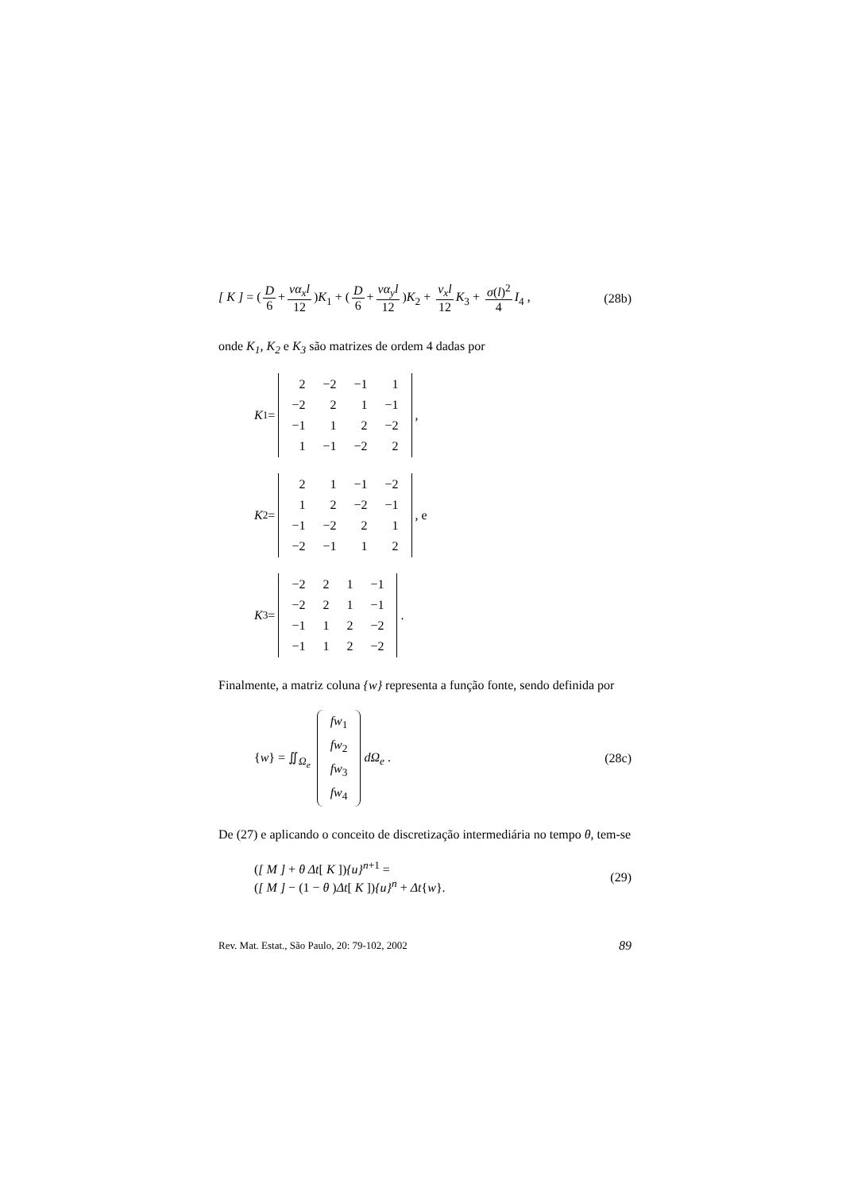[ K ] = (D 6 + vα<sub>x</sub>l 12)K<sub>1</sub> + (D 6 + vα<sub>y</sub>l 12)K<sub>2</sub> + v<sub>x</sub>l 12 K<sub>3</sub> + σ(l)<sup>2</sup> 4 I<sub>4</sub> ,
(28b)
onde K<sub>1</sub>, K<sub>2</sub> e K<sub>3</sub> são matrizes de ordem 4 dadas por
K<sub>1</sub> =
| 2 | −2 | −1 | 1 |
| −2 | 2 | 1 | −1 |
| −1 | 1 | 2 | −2 |
| 1 | −1 | −2 | 2 |
,
K<sub>2</sub> =
| 2 | 1 | −1 | −2 |
| 1 | 2 | −2 | −1 |
| −1 | −2 | 2 | 1 |
| −2 | −1 | 1 | 2 |
, e
K<sub>3</sub> =
| −2 | 2 | 1 | −1 |
| −2 | 2 | 1 | −1 |
| −1 | 1 | 2 | −2 |
| −1 | 1 | 2 | −2 |
.
Finalmente, a matriz coluna {w} representa a função fonte, sendo definida por
{w} = ∬<sub>Ω<sub>e</sub></sub>
| fw<sub>1</sub> |
| fw<sub>2</sub> |
| fw<sub>3</sub> |
| fw<sub>4</sub> |
dΩ<sub>e</sub> .
(28c)
De (27) e aplicando o conceito de discretização intermediária no tempo θ, tem-se
([ M ] + θ Δt[ K ]){u}<sup>n+1</sup> =
([ M ] − (1 − θ )Δt[ K ]){u}<sup>n</sup> + Δt{w}.
(29)
Rev. Mat. Estat., São Paulo, 20: 79-102, 2002
89